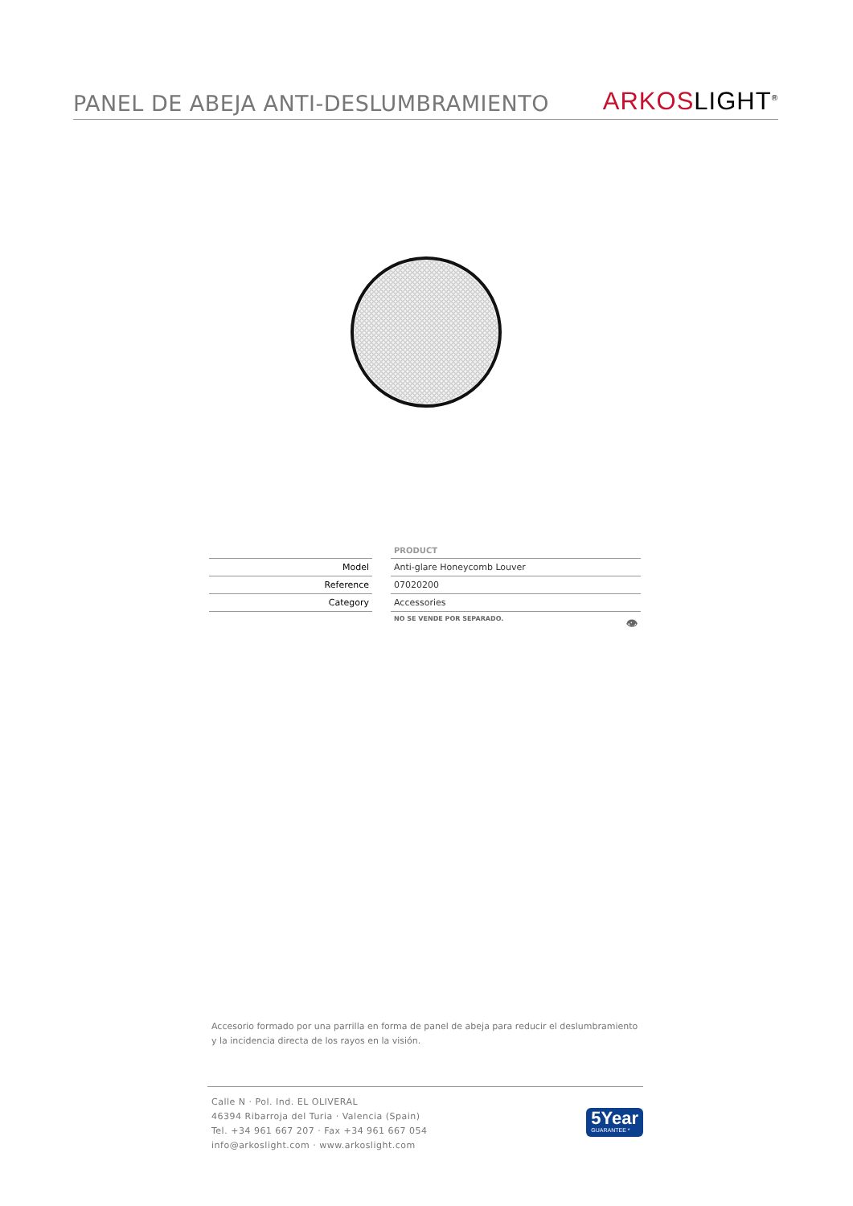PANEL DE ABEJA ANTI-DESLUMBRAMIENTO
ARKOSLIGHT<sup>®</sup>
| | | PRODUCT |
| Model | | Anti-glare Honeycomb Louver |
| Reference | | 07020200 |
| Category | | Accessories |
| | | NO SE VENDE POR SEPARADO. 👁 |
Accesorio formado por una parrilla en forma de panel de abeja para reducir el deslumbramiento y la incidencia directa de los rayos en la visión.
Calle N · Pol. Ind. EL OLIVERAL
46394 Ribarroja del Turia · Valencia (Spain)
Tel. +34 961 667 207 · Fax +34 961 667 054
info@arkoslight.com · www.arkoslight.com
5Year
GUARANTEE *